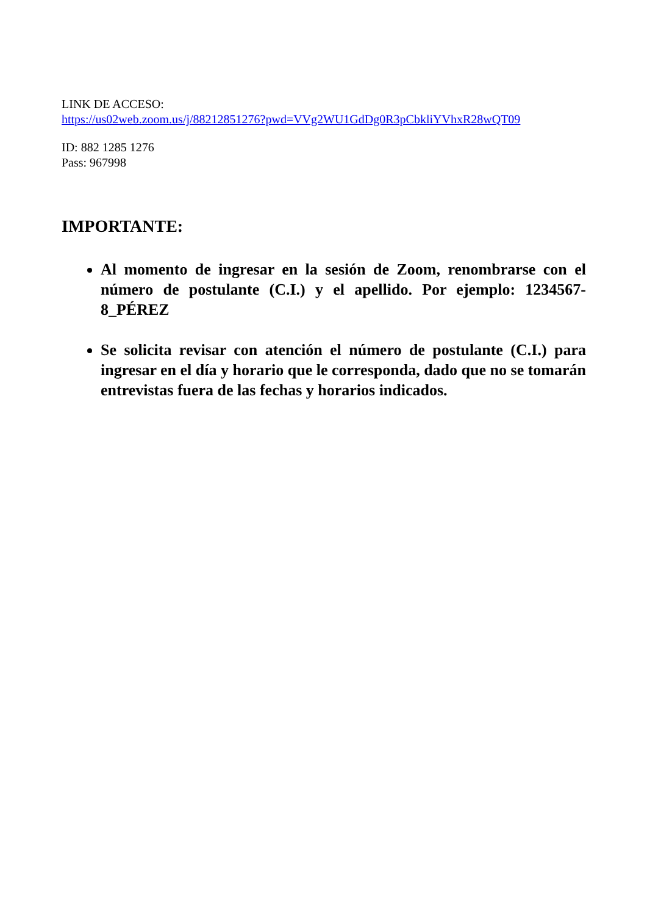LINK DE ACCESO:
https://us02web.zoom.us/j/88212851276?pwd=VVg2WU1GdDg0R3pCbkliYVhxR28wQT09
ID: 882 1285 1276
Pass: 967998
IMPORTANTE:
Al momento de ingresar en la sesión de Zoom, renombrarse con el número de postulante (C.I.) y el apellido. Por ejemplo: 1234567-8_PÉREZ
Se solicita revisar con atención el número de postulante (C.I.) para ingresar en el día y horario que le corresponda, dado que no se tomarán entrevistas fuera de las fechas y horarios indicados.